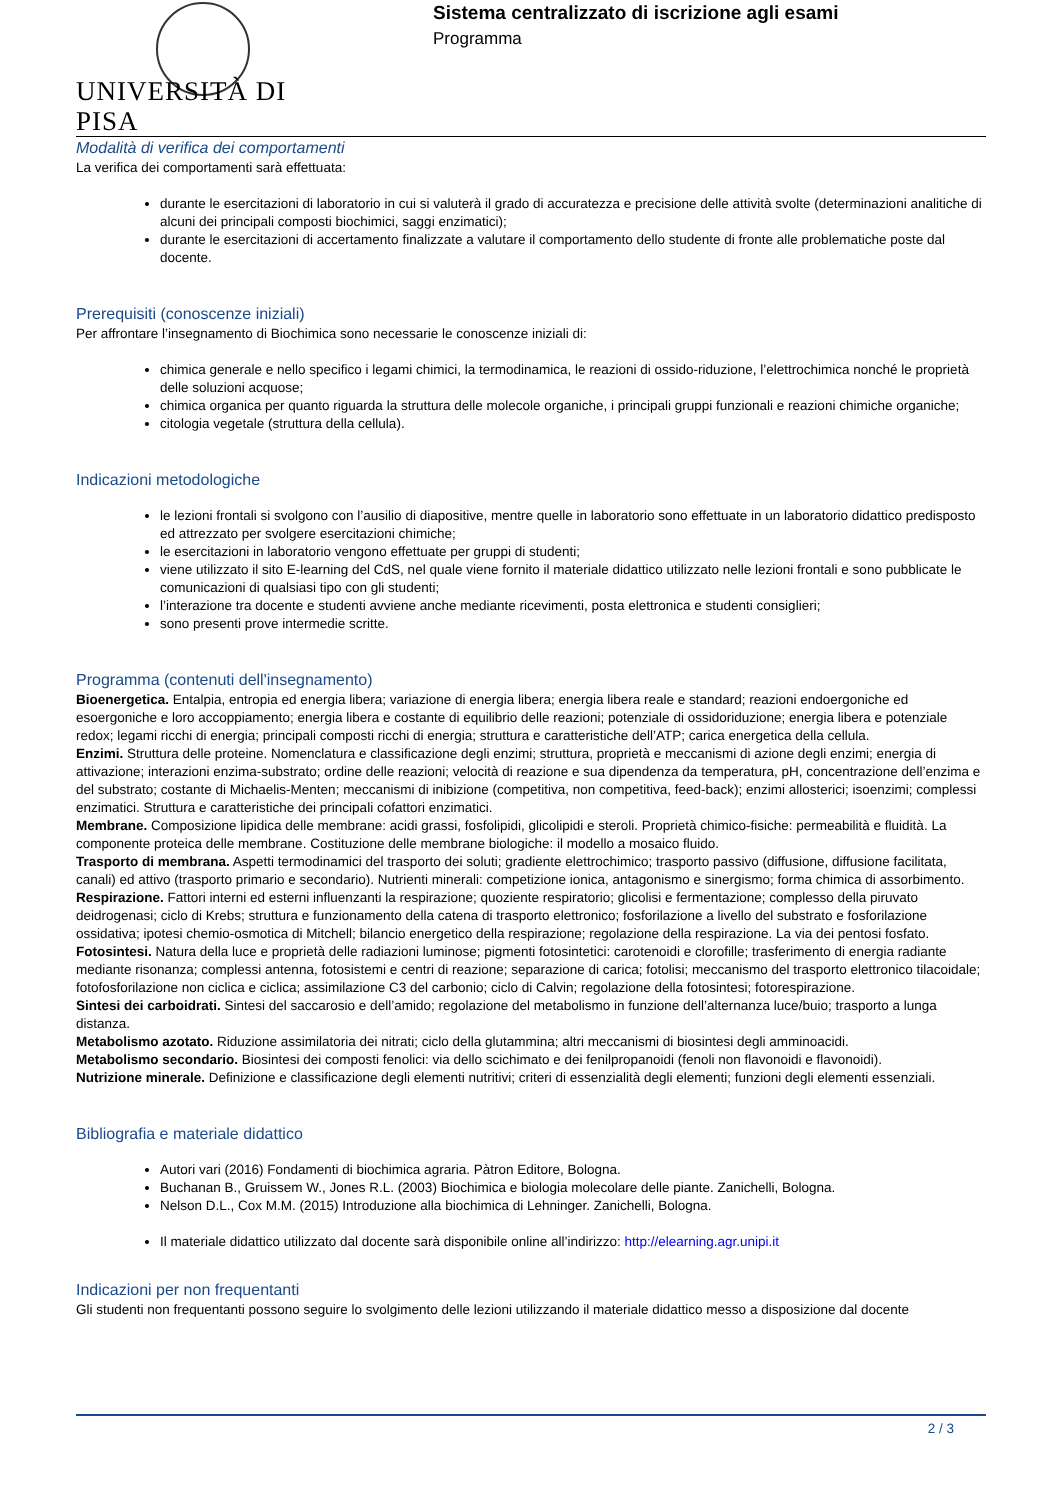UNIVERSITÀ DI PISA
Sistema centralizzato di iscrizione agli esami
Programma
Modalità di verifica dei comportamenti
La verifica dei comportamenti sarà effettuata:
durante le esercitazioni di laboratorio in cui si valuterà il grado di accuratezza e precisione delle attività svolte (determinazioni analitiche di alcuni dei principali composti biochimici, saggi enzimatici);
durante le esercitazioni di accertamento finalizzate a valutare il comportamento dello studente di fronte alle problematiche poste dal docente.
Prerequisiti (conoscenze iniziali)
Per affrontare l’insegnamento di Biochimica sono necessarie le conoscenze iniziali di:
chimica generale e nello specifico i legami chimici, la termodinamica, le reazioni di ossido-riduzione, l’elettrochimica nonché le proprietà delle soluzioni acquose;
chimica organica per quanto riguarda la struttura delle molecole organiche, i principali gruppi funzionali e reazioni chimiche organiche;
citologia vegetale (struttura della cellula).
Indicazioni metodologiche
le lezioni frontali si svolgono con l’ausilio di diapositive, mentre quelle in laboratorio sono effettuate in un laboratorio didattico predisposto ed attrezzato per svolgere esercitazioni chimiche;
le esercitazioni in laboratorio vengono effettuate per gruppi di studenti;
viene utilizzato il sito E-learning del CdS, nel quale viene fornito il materiale didattico utilizzato nelle lezioni frontali e sono pubblicate le comunicazioni di qualsiasi tipo con gli studenti;
l’interazione tra docente e studenti avviene anche mediante ricevimenti, posta elettronica e studenti consiglieri;
sono presenti prove intermedie scritte.
Programma (contenuti dell'insegnamento)
Bioenergetica. Entalpia, entropia ed energia libera; variazione di energia libera; energia libera reale e standard; reazioni endoergoniche ed esoergoniche e loro accoppiamento; energia libera e costante di equilibrio delle reazioni; potenziale di ossidoriduzione; energia libera e potenziale redox; legami ricchi di energia; principali composti ricchi di energia; struttura e caratteristiche dell’ATP; carica energetica della cellula.
Enzimi. Struttura delle proteine. Nomenclatura e classificazione degli enzimi; struttura, proprietà e meccanismi di azione degli enzimi; energia di attivazione; interazioni enzima-substrato; ordine delle reazioni; velocità di reazione e sua dipendenza da temperatura, pH, concentrazione dell’enzima e del substrato; costante di Michaelis-Menten; meccanismi di inibizione (competitiva, non competitiva, feed-back); enzimi allosterici; isoenzimi; complessi enzimatici. Struttura e caratteristiche dei principali cofattori enzimatici.
Membrane. Composizione lipidica delle membrane: acidi grassi, fosfolipidi, glicolipidi e steroli. Proprietà chimico-fisiche: permeabilità e fluidità. La componente proteica delle membrane. Costituzione delle membrane biologiche: il modello a mosaico fluido.
Trasporto di membrana. Aspetti termodinamici del trasporto dei soluti; gradiente elettrochimico; trasporto passivo (diffusione, diffusione facilitata, canali) ed attivo (trasporto primario e secondario). Nutrienti minerali: competizione ionica, antagonismo e sinergismo; forma chimica di assorbimento.
Respirazione. Fattori interni ed esterni influenzanti la respirazione; quoziente respiratorio; glicolisi e fermentazione; complesso della piruvato deidrogenasi; ciclo di Krebs; struttura e funzionamento della catena di trasporto elettronico; fosforilazione a livello del substrato e fosforilazione ossidativa; ipotesi chemio-osmotica di Mitchell; bilancio energetico della respirazione; regolazione della respirazione. La via dei pentosi fosfato.
Fotosintesi. Natura della luce e proprietà delle radiazioni luminose; pigmenti fotosintetici: carotenoidi e clorofille; trasferimento di energia radiante mediante risonanza; complessi antenna, fotosistemi e centri di reazione; separazione di carica; fotolisi; meccanismo del trasporto elettronico tilacoidale; fotofosforilazione non ciclica e ciclica; assimilazione C3 del carbonio; ciclo di Calvin; regolazione della fotosintesi; fotorespirazione.
Sintesi dei carboidrati. Sintesi del saccarosio e dell’amido; regolazione del metabolismo in funzione dell’alternanza luce/buio; trasporto a lunga distanza.
Metabolismo azotato. Riduzione assimilatoria dei nitrati; ciclo della glutammina; altri meccanismi di biosintesi degli amminoacidi.
Metabolismo secondario. Biosintesi dei composti fenolici: via dello scichimato e dei fenilpropanoidi (fenoli non flavonoidi e flavonoidi).
Nutrizione minerale. Definizione e classificazione degli elementi nutritivi; criteri di essenzialità degli elementi; funzioni degli elementi essenziali.
Bibliografia e materiale didattico
Autori vari (2016) Fondamenti di biochimica agraria. Pàtron Editore, Bologna.
Buchanan B., Gruissem W., Jones R.L. (2003) Biochimica e biologia molecolare delle piante. Zanichelli, Bologna.
Nelson D.L., Cox M.M. (2015) Introduzione alla biochimica di Lehninger. Zanichelli, Bologna.
Il materiale didattico utilizzato dal docente sarà disponibile online all’indirizzo: http://elearning.agr.unipi.it
Indicazioni per non frequentanti
Gli studenti non frequentanti possono seguire lo svolgimento delle lezioni utilizzando il materiale didattico messo a disposizione dal docente
2 / 3